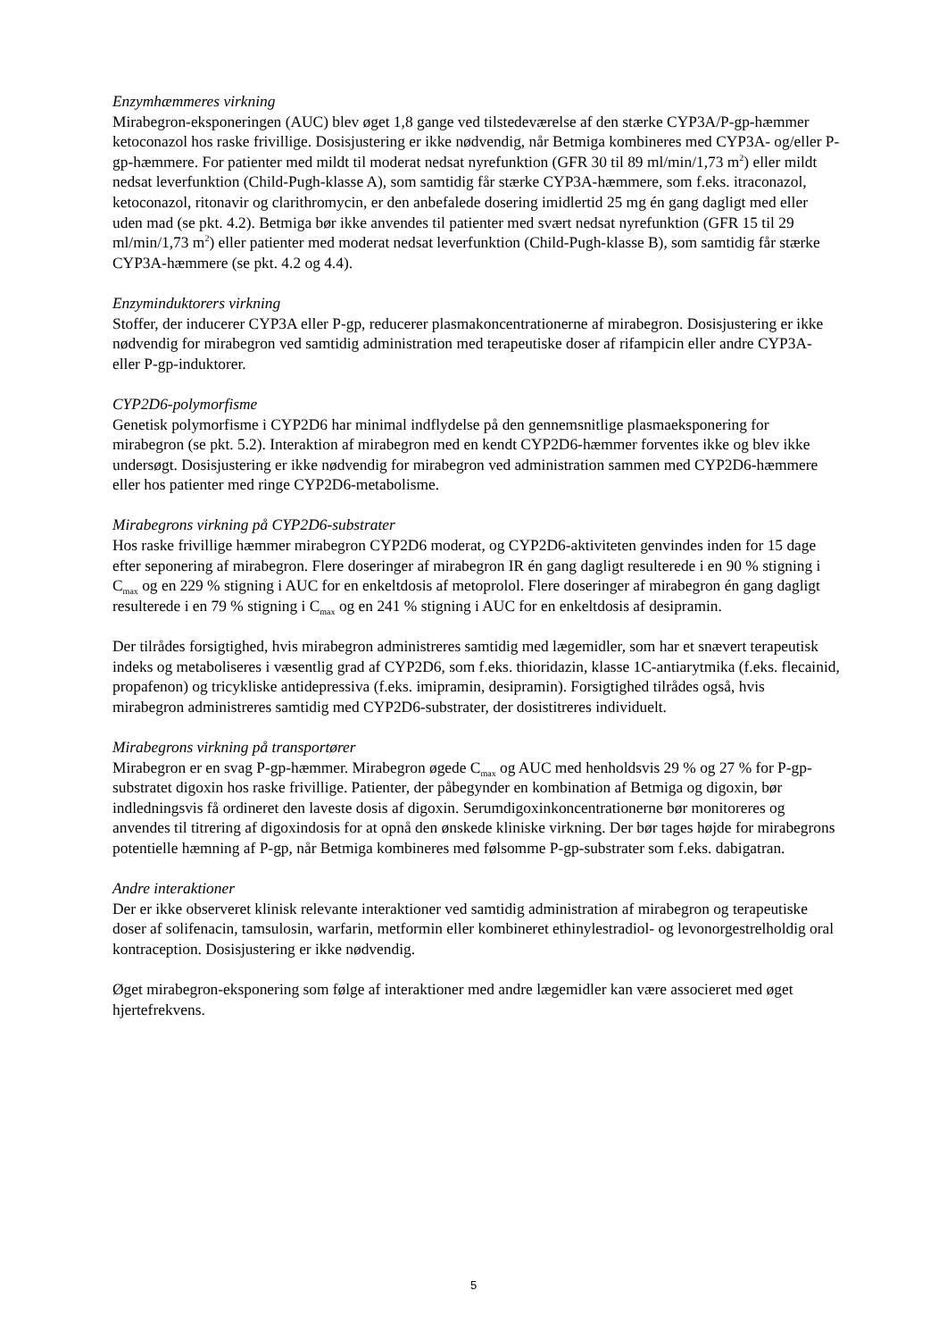Enzymhæmmeres virkning
Mirabegron-eksponeringen (AUC) blev øget 1,8 gange ved tilstedeværelse af den stærke CYP3A/P-gp-hæmmer ketoconazol hos raske frivillige. Dosisjustering er ikke nødvendig, når Betmiga kombineres med CYP3A- og/eller P-gp-hæmmere. For patienter med mildt til moderat nedsat nyrefunktion (GFR 30 til 89 ml/min/1,73 m<sup>2</sup>) eller mildt nedsat leverfunktion (Child-Pugh-klasse A), som samtidig får stærke CYP3A-hæmmere, som f.eks. itraconazol, ketoconazol, ritonavir og clarithromycin, er den anbefalede dosering imidlertid 25 mg én gang dagligt med eller uden mad (se pkt. 4.2). Betmiga bør ikke anvendes til patienter med svært nedsat nyrefunktion (GFR 15 til 29 ml/min/1,73 m<sup>2</sup>) eller patienter med moderat nedsat leverfunktion (Child-Pugh-klasse B), som samtidig får stærke CYP3A-hæmmere (se pkt. 4.2 og 4.4).
Enzyminduktorers virkning
Stoffer, der inducerer CYP3A eller P-gp, reducerer plasmakoncentrationerne af mirabegron. Dosisjustering er ikke nødvendig for mirabegron ved samtidig administration med terapeutiske doser af rifampicin eller andre CYP3A- eller P-gp-induktorer.
CYP2D6-polymorfisme
Genetisk polymorfisme i CYP2D6 har minimal indflydelse på den gennemsnitlige plasmaeksponering for mirabegron (se pkt. 5.2). Interaktion af mirabegron med en kendt CYP2D6-hæmmer forventes ikke og blev ikke undersøgt. Dosisjustering er ikke nødvendig for mirabegron ved administration sammen med CYP2D6-hæmmere eller hos patienter med ringe CYP2D6-metabolisme.
Mirabegrons virkning på CYP2D6-substrater
Hos raske frivillige hæmmer mirabegron CYP2D6 moderat, og CYP2D6-aktiviteten genvindes inden for 15 dage efter seponering af mirabegron. Flere doseringer af mirabegron IR én gang dagligt resulterede i en 90 % stigning i C<sub>max</sub> og en 229 % stigning i AUC for en enkeltdosis af metoprolol. Flere doseringer af mirabegron én gang dagligt resulterede i en 79 % stigning i C<sub>max</sub> og en 241 % stigning i AUC for en enkeltdosis af desipramin.
Der tilrådes forsigtighed, hvis mirabegron administreres samtidig med lægemidler, som har et snævert terapeutisk indeks og metaboliseres i væsentlig grad af CYP2D6, som f.eks. thioridazin, klasse 1C-antiarytmika (f.eks. flecainid, propafenon) og tricykliske antidepressiva (f.eks. imipramin, desipramin). Forsigtighed tilrådes også, hvis mirabegron administreres samtidig med CYP2D6-substrater, der dosistitreres individuelt.
Mirabegrons virkning på transportører
Mirabegron er en svag P-gp-hæmmer. Mirabegron øgede C<sub>max</sub> og AUC med henholdsvis 29 % og 27 % for P-gp-substratet digoxin hos raske frivillige. Patienter, der påbegynder en kombination af Betmiga og digoxin, bør indledningsvis få ordineret den laveste dosis af digoxin. Serumdigoxinkoncentrationerne bør monitoreres og anvendes til titrering af digoxindosis for at opnå den ønskede kliniske virkning. Der bør tages højde for mirabegrons potentielle hæmning af P-gp, når Betmiga kombineres med følsomme P-gp-substrater som f.eks. dabigatran.
Andre interaktioner
Der er ikke observeret klinisk relevante interaktioner ved samtidig administration af mirabegron og terapeutiske doser af solifenacin, tamsulosin, warfarin, metformin eller kombineret ethinylestradiol- og levonorgestrelholdig oral kontraception. Dosisjustering er ikke nødvendig.
Øget mirabegron-eksponering som følge af interaktioner med andre lægemidler kan være associeret med øget hjertefrekvens.
5